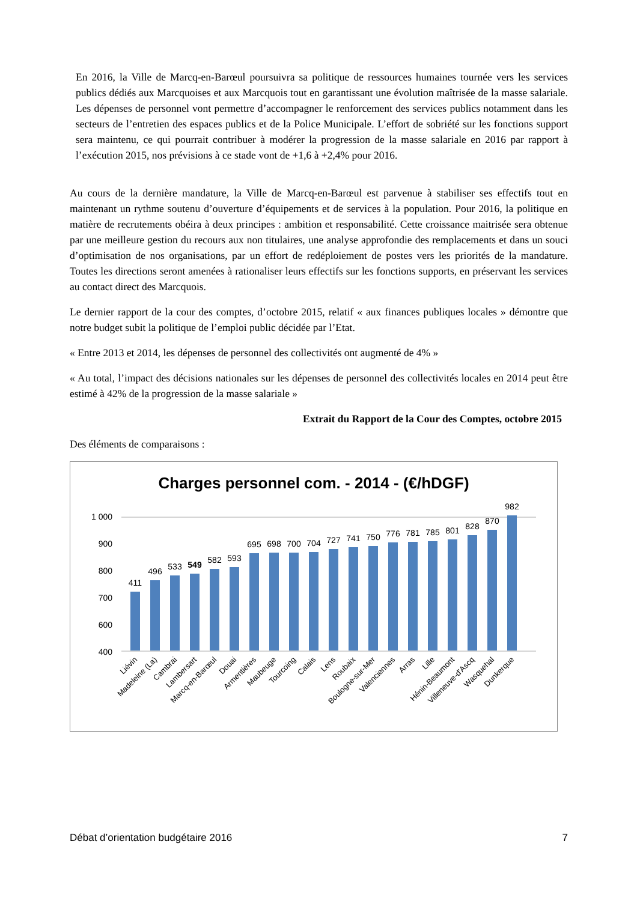En 2016, la Ville de Marcq-en-Barœul poursuivra sa politique de ressources humaines tournée vers les services publics dédiés aux Marcquoises et aux Marcquois tout en garantissant une évolution maîtrisée de la masse salariale. Les dépenses de personnel vont permettre d’accompagner le renforcement des services publics notamment dans les secteurs de l’entretien des espaces publics et de la Police Municipale. L’effort de sobriété sur les fonctions support sera maintenu, ce qui pourrait contribuer à modérer la progression de la masse salariale en 2016 par rapport à l’exécution 2015, nos prévisions à ce stade vont de +1,6 à +2,4% pour 2016.
Au cours de la dernière mandature, la Ville de Marcq-en-Barœul est parvenue à stabiliser ses effectifs tout en maintenant un rythme soutenu d’ouverture d’équipements et de services à la population. Pour 2016, la politique en matière de recrutements obéira à deux principes : ambition et responsabilité. Cette croissance maitrisée sera obtenue par une meilleure gestion du recours aux non titulaires, une analyse approfondie des remplacements et dans un souci d’optimisation de nos organisations, par un effort de redéploiement de postes vers les priorités de la mandature. Toutes les directions seront amenées à rationaliser leurs effectifs sur les fonctions supports, en préservant les services au contact direct des Marcquois.
Le dernier rapport de la cour des comptes, d’octobre 2015, relatif « aux finances publiques locales » démontre que notre budget subit la politique de l’emploi public décidée par l’Etat.
« Entre 2013 et 2014, les dépenses de personnel des collectivités ont augmenté de 4% »
« Au total, l’impact des décisions nationales sur les dépenses de personnel des collectivités locales en 2014 peut être estimé à 42% de la progression de la masse salariale »
Extrait du Rapport de la Cour des Comptes, octobre 2015
Des éléments de comparaisons :
Charges personnel com. - 2014 - (€/hDGF)
1 000
900
800
700
600
400
411
496
533
549
582
593
695
698
700
704
727
741
750
776
781
785
801
828
870
982
Liévin
Madeleine (La)
Cambrai
Lambersart
Marcq-en-Barœul
Douai
Armentières
Maubeuge
Tourcoing
Calais
Lens
Roubaix
Boulogne-sur-Mer
Valenciennes
Arras
Lille
Hénin-Beaumont
Villeneuve-d'Ascq
Wasquehal
Dunkerque
Débat d’orientation budgétaire 2016 7